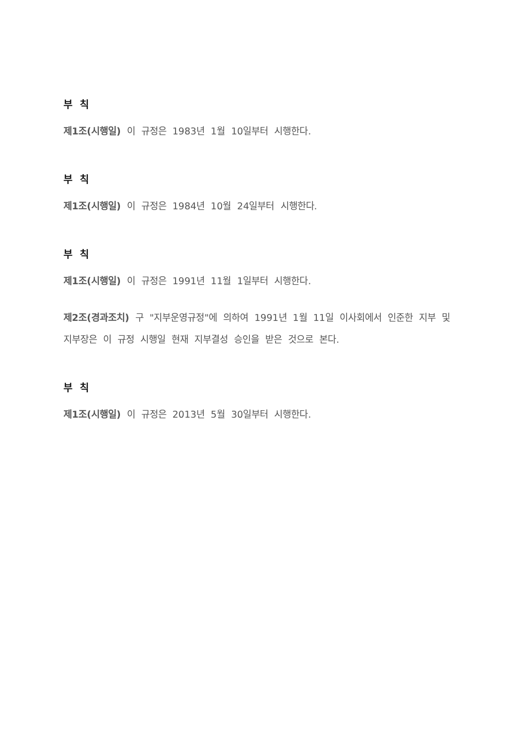부 칙
제1조(시행일) 이 규정은 1983년 1월 10일부터 시행한다.
부 칙
제1조(시행일) 이 규정은 1984년 10월 24일부터 시행한다.
부 칙
제1조(시행일) 이 규정은 1991년 11월 1일부터 시행한다.
제2조(경과조치) 구 "지부운영규정"에 의하여 1991년 1월 11일 이사회에서 인준한 지부 및 지부장은 이 규정 시행일 현재 지부결성 승인을 받은 것으로 본다.
부 칙
제1조(시행일) 이 규정은 2013년 5월 30일부터 시행한다.